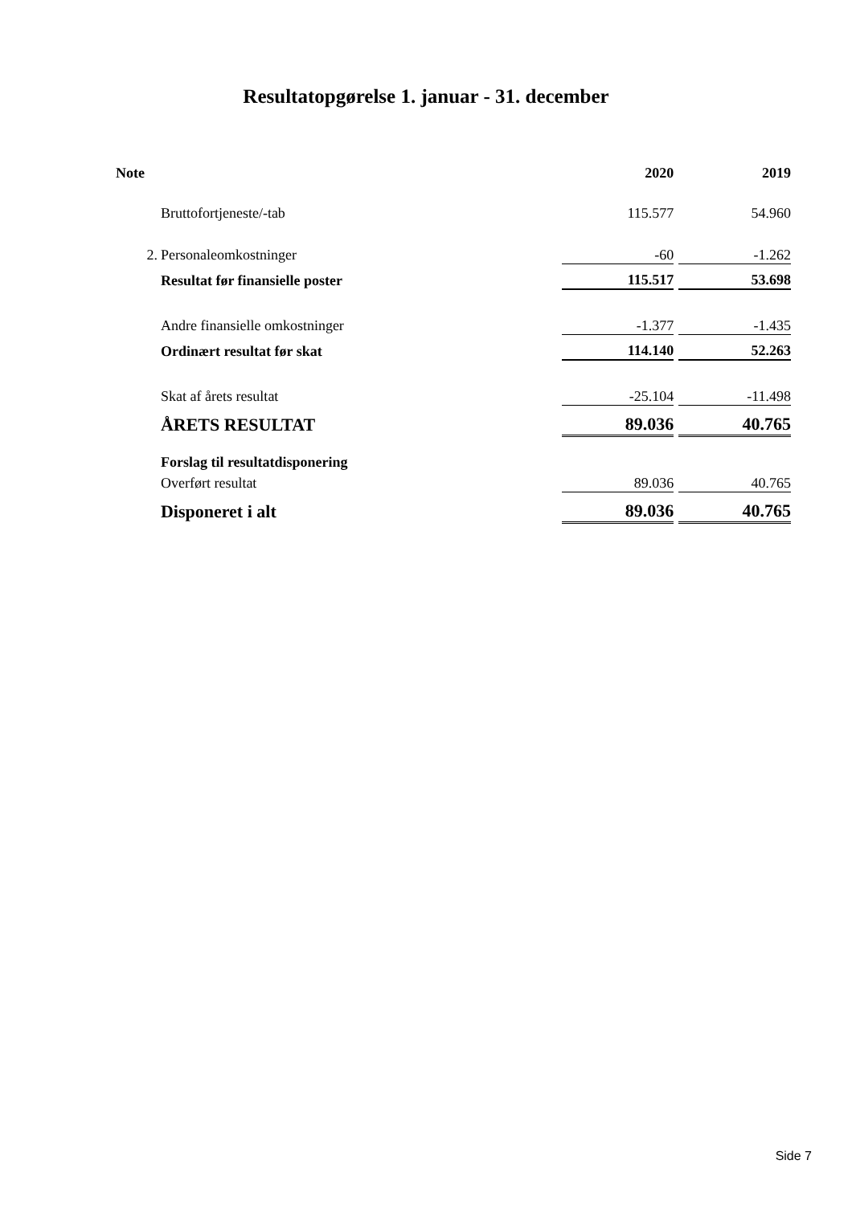Resultatopgørelse 1. januar - 31. december
| Note | | 2020 | | 2019 |
| | Bruttofortjeneste/-tab | 115.577 | | 54.960 |
| 2. | Personaleomkostninger | -60 | | -1.262 |
| | Resultat før finansielle poster | 115.517 | | 53.698 |
| | Andre finansielle omkostninger | -1.377 | | -1.435 |
| | Ordinært resultat før skat | 114.140 | | 52.263 |
| | Skat af årets resultat | -25.104 | | -11.498 |
| | ÅRETS RESULTAT | 89.036 | | 40.765 |
| | Forslag til resultatdisponering | | | |
| | Overført resultat | 89.036 | | 40.765 |
| | Disponeret i alt | 89.036 | | 40.765 |
Side 7